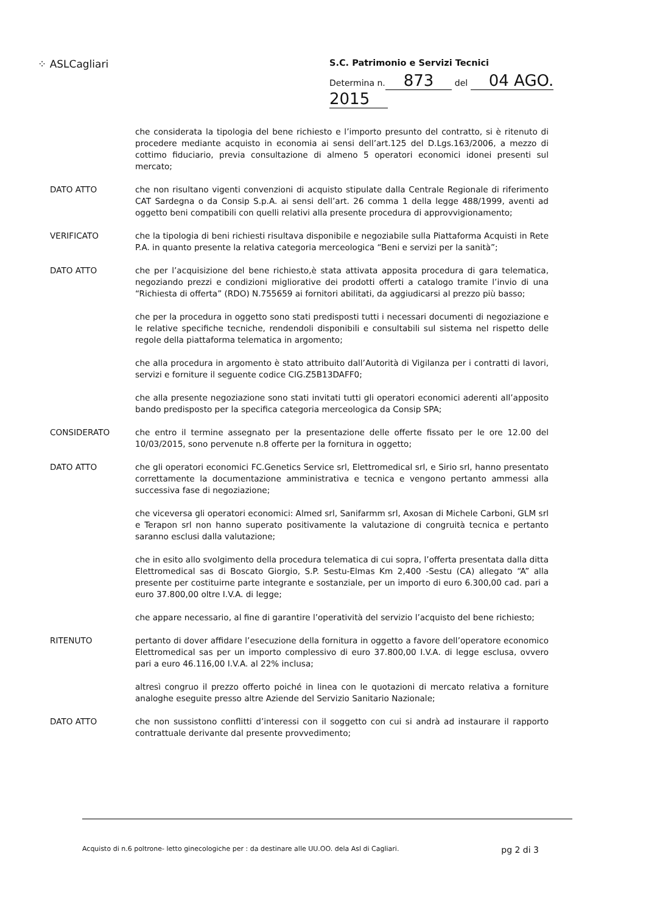⁘ ASLCagliari
S.C. Patrimonio e Servizi Tecnici
Determina n. 873 del 04 AGO. 2015
che considerata la tipologia del bene richiesto e l’importo presunto del contratto, si è ritenuto di procedere mediante acquisto in economia ai sensi dell’art.125 del D.Lgs.163/2006, a mezzo di cottimo fiduciario, previa consultazione di almeno 5 operatori economici idonei presenti sul mercato;
DATO ATTO che non risultano vigenti convenzioni di acquisto stipulate dalla Centrale Regionale di riferimento CAT Sardegna o da Consip S.p.A. ai sensi dell’art. 26 comma 1 della legge 488/1999, aventi ad oggetto beni compatibili con quelli relativi alla presente procedura di approvvigionamento;
VERIFICATO che la tipologia di beni richiesti risultava disponibile e negoziabile sulla Piattaforma Acquisti in Rete P.A. in quanto presente la relativa categoria merceologica “Beni e servizi per la sanità”;
DATO ATTO che per l’acquisizione del bene richiesto,è stata attivata apposita procedura di gara telematica, negoziando prezzi e condizioni migliorative dei prodotti offerti a catalogo tramite l’invio di una “Richiesta di offerta” (RDO) N.755659 ai fornitori abilitati, da aggiudicarsi al prezzo più basso;
che per la procedura in oggetto sono stati predisposti tutti i necessari documenti di negoziazione e le relative specifiche tecniche, rendendoli disponibili e consultabili sul sistema nel rispetto delle regole della piattaforma telematica in argomento;
che alla procedura in argomento è stato attribuito dall’Autorità di Vigilanza per i contratti di lavori, servizi e forniture il seguente codice CIG.Z5B13DAFF0;
che alla presente negoziazione sono stati invitati tutti gli operatori economici aderenti all’apposito bando predisposto per la specifica categoria merceologica da Consip SPA;
CONSIDERATO che entro il termine assegnato per la presentazione delle offerte fissato per le ore 12.00 del 10/03/2015, sono pervenute n.8 offerte per la fornitura in oggetto;
DATO ATTO che gli operatori economici FC.Genetics Service srl, Elettromedical srl, e Sirio srl, hanno presentato correttamente la documentazione amministrativa e tecnica e vengono pertanto ammessi alla successiva fase di negoziazione;
che viceversa gli operatori economici: Almed srl, Sanifarmm srl, Axosan di Michele Carboni, GLM srl e Terapon srl non hanno superato positivamente la valutazione di congruità tecnica e pertanto saranno esclusi dalla valutazione;
che in esito allo svolgimento della procedura telematica di cui sopra, l’offerta presentata dalla ditta Elettromedical sas di Boscato Giorgio, S.P. Sestu-Elmas Km 2,400 -Sestu (CA) allegato “A” alla presente per costituirne parte integrante e sostanziale, per un importo di euro 6.300,00 cad. pari a euro 37.800,00 oltre I.V.A. di legge;
che appare necessario, al fine di garantire l’operatività del servizio l’acquisto del bene richiesto;
RITENUTO pertanto di dover affidare l’esecuzione della fornitura in oggetto a favore dell’operatore economico Elettromedical sas per un importo complessivo di euro 37.800,00 I.V.A. di legge esclusa, ovvero pari a euro 46.116,00 I.V.A. al 22% inclusa;
altresì congruo il prezzo offerto poiché in linea con le quotazioni di mercato relativa a forniture analoghe eseguite presso altre Aziende del Servizio Sanitario Nazionale;
DATO ATTO che non sussistono conflitti d’interessi con il soggetto con cui si andrà ad instaurare il rapporto contrattuale derivante dal presente provvedimento;
Acquisto di n.6 poltrone- letto ginecologiche per : da destinare alle UU.OO. dela Asl di Cagliari. pg 2 di 3